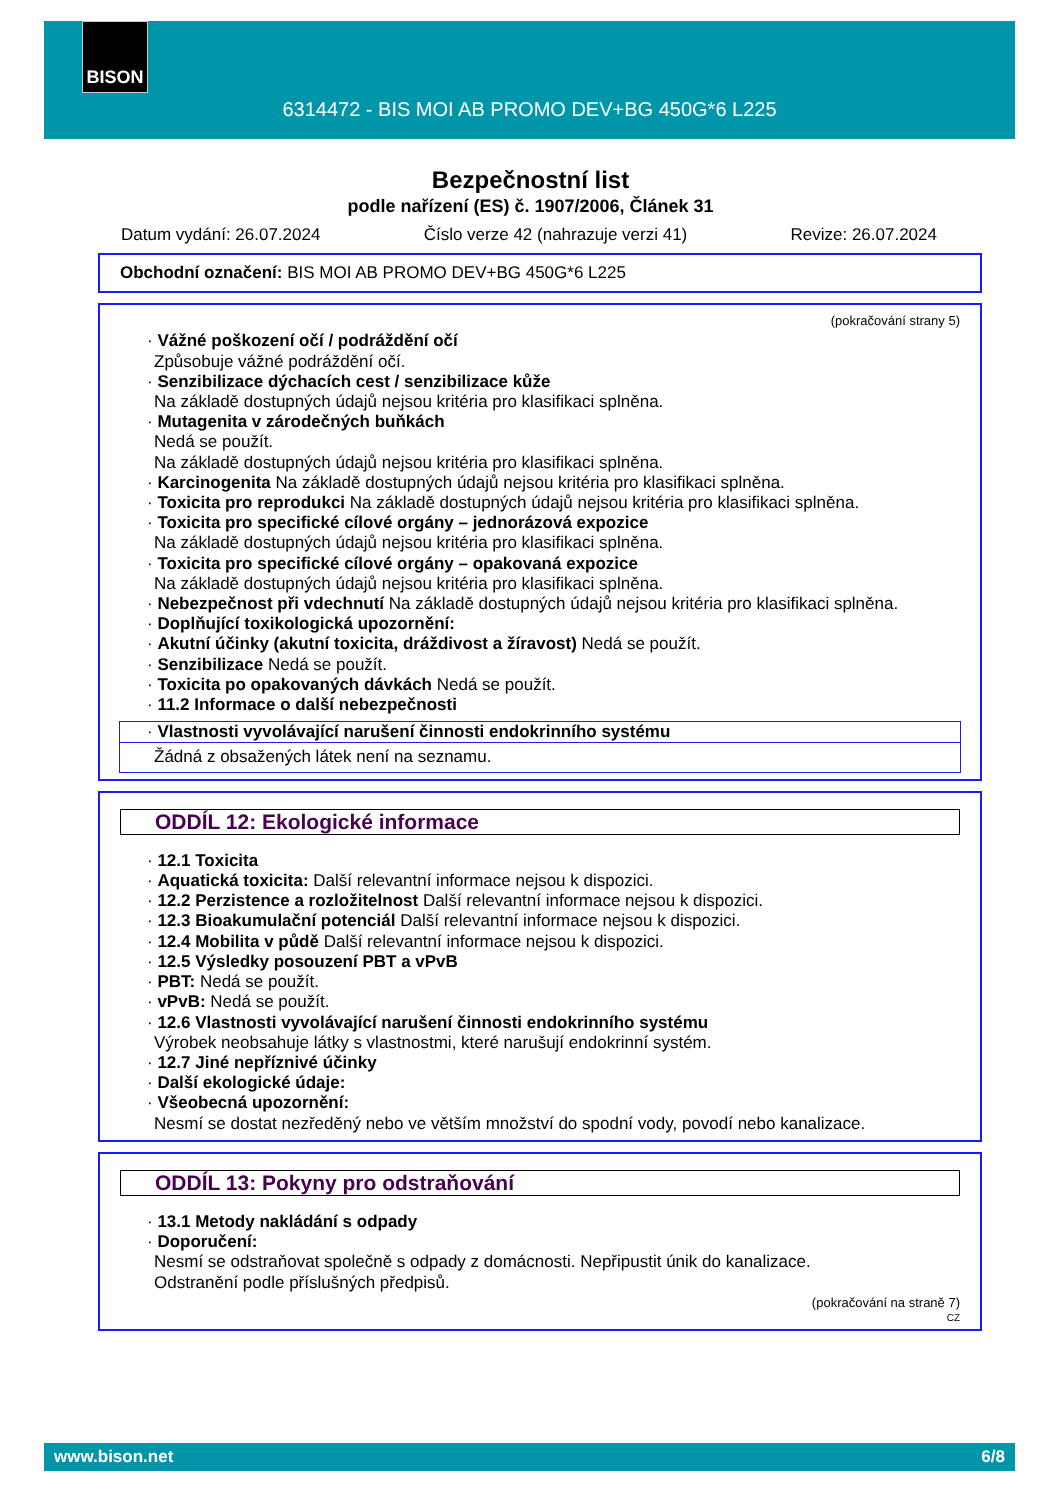BISON
6314472 - BIS MOI AB PROMO DEV+BG 450G*6 L225
Bezpečnostní list
podle nařízení (ES) č. 1907/2006, Článek 31
Datum vydání: 26.07.2024 Číslo verze 42 (nahrazuje verzi 41) Revize: 26.07.2024
Obchodní označení: BIS MOI AB PROMO DEV+BG 450G*6 L225
(pokračování strany 5)
· Vážné poškození očí / podráždění očí
Způsobuje vážné podráždění očí.
· Senzibilizace dýchacích cest / senzibilizace kůže
Na základě dostupných údajů nejsou kritéria pro klasifikaci splněna.
· Mutagenita v zárodečných buňkách
Nedá se použít.
Na základě dostupných údajů nejsou kritéria pro klasifikaci splněna.
· Karcinogenita Na základě dostupných údajů nejsou kritéria pro klasifikaci splněna.
· Toxicita pro reprodukci Na základě dostupných údajů nejsou kritéria pro klasifikaci splněna.
· Toxicita pro specifické cílové orgány – jednorázová expozice
Na základě dostupných údajů nejsou kritéria pro klasifikaci splněna.
· Toxicita pro specifické cílové orgány – opakovaná expozice
Na základě dostupných údajů nejsou kritéria pro klasifikaci splněna.
· Nebezpečnost při vdechnutí Na základě dostupných údajů nejsou kritéria pro klasifikaci splněna.
· Doplňující toxikologická upozornění:
· Akutní účinky (akutní toxicita, dráždivost a žíravost) Nedá se použít.
· Senzibilizace Nedá se použít.
· Toxicita po opakovaných dávkách Nedá se použít.
· 11.2 Informace o další nebezpečnosti
· Vlastnosti vyvolávající narušení činnosti endokrinního systému
Žádná z obsažených látek není na seznamu.
ODDÍL 12: Ekologické informace
· 12.1 Toxicita
· Aquatická toxicita: Další relevantní informace nejsou k dispozici.
· 12.2 Perzistence a rozložitelnost Další relevantní informace nejsou k dispozici.
· 12.3 Bioakumulační potenciál Další relevantní informace nejsou k dispozici.
· 12.4 Mobilita v půdě Další relevantní informace nejsou k dispozici.
· 12.5 Výsledky posouzení PBT a vPvB
· PBT: Nedá se použít.
· vPvB: Nedá se použít.
· 12.6 Vlastnosti vyvolávající narušení činnosti endokrinního systému
Výrobek neobsahuje látky s vlastnostmi, které narušují endokrinní systém.
· 12.7 Jiné nepříznivé účinky
· Další ekologické údaje:
· Všeobecná upozornění:
Nesmí se dostat nezředěný nebo ve větším množství do spodní vody, povodí nebo kanalizace.
ODDÍL 13: Pokyny pro odstraňování
· 13.1 Metody nakládání s odpady
· Doporučení:
Nesmí se odstraňovat společně s odpady z domácnosti. Nepřipustit únik do kanalizace.
Odstranění podle příslušných předpisů.
(pokračování na straně 7)
CZ
www.bison.net 6/8